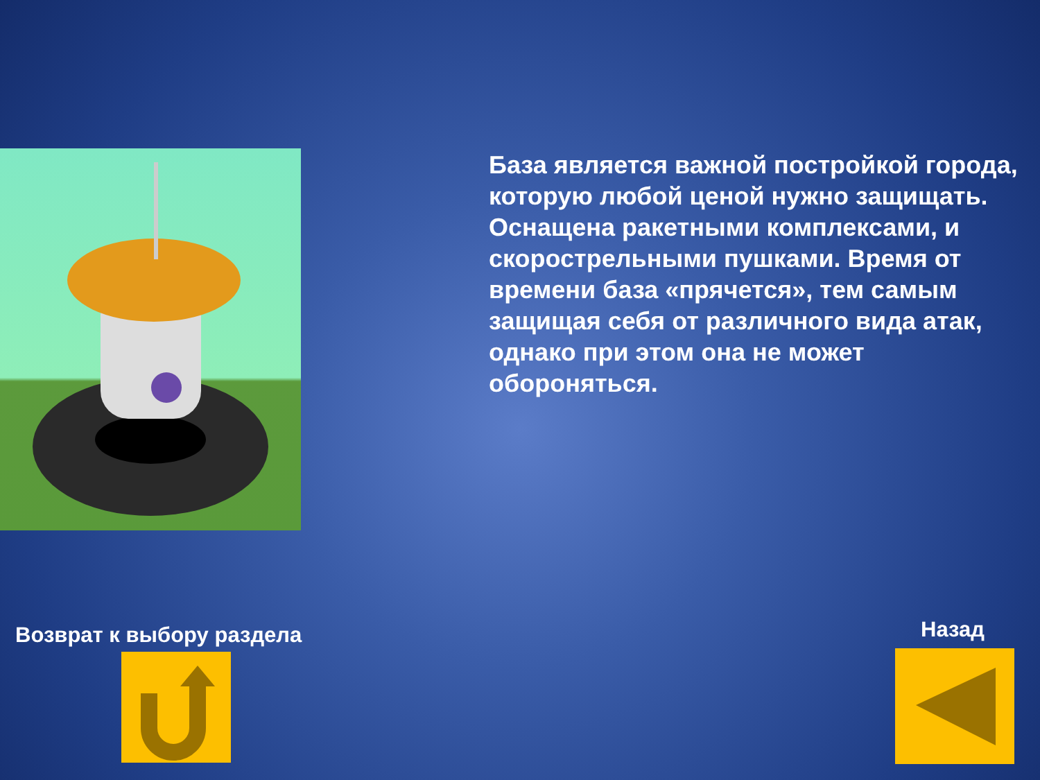База является важной постройкой города, которую любой ценой нужно защищать. Оснащена ракетными комплексами, и скорострельными пушками. Время от времени база «прячется», тем самым защищая себя от различного вида атак, однако при этом она не может обороняться.
Возврат к выбору раздела Назад